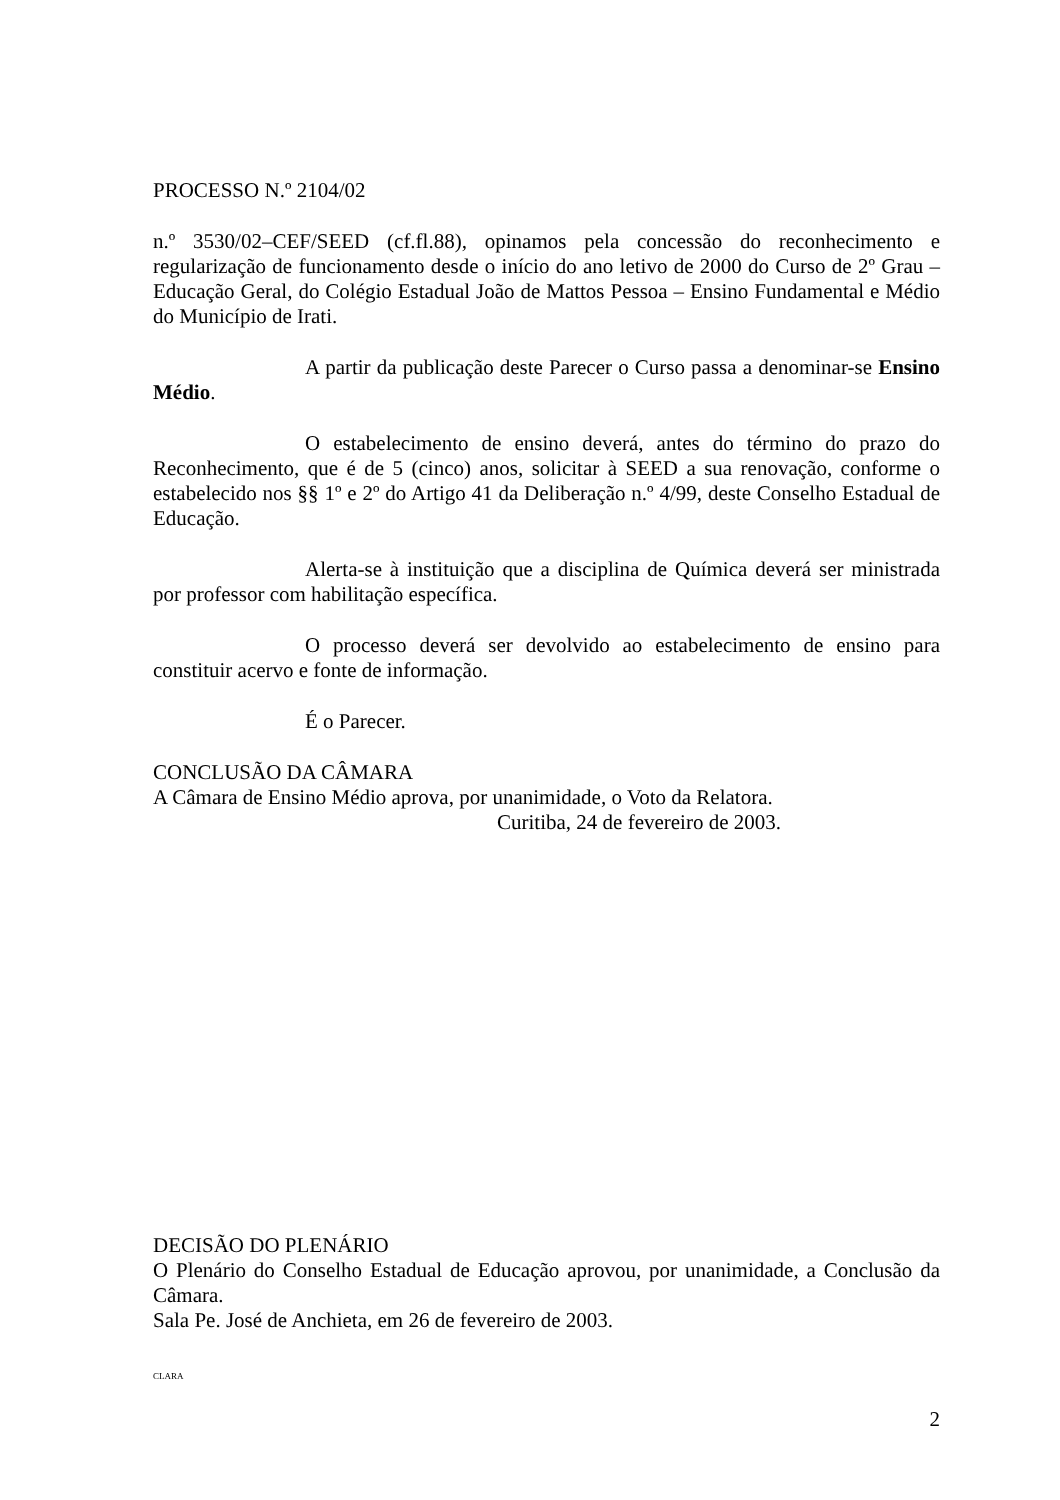PROCESSO N.º 2104/02
n.º 3530/02–CEF/SEED (cf.fl.88), opinamos pela concessão do reconhecimento e regularização de funcionamento desde o início do ano letivo de 2000 do Curso de 2º Grau – Educação Geral, do Colégio Estadual João de Mattos Pessoa – Ensino Fundamental e Médio do Município de Irati.
A partir da publicação deste Parecer o Curso passa a denominar-se Ensino Médio.
O estabelecimento de ensino deverá, antes do término do prazo do Reconhecimento, que é de 5 (cinco) anos, solicitar à SEED a sua renovação, conforme o estabelecido nos §§ 1º e 2º do Artigo 41 da Deliberação n.º 4/99, deste Conselho Estadual de Educação.
Alerta-se à instituição que a disciplina de Química deverá ser ministrada por professor com habilitação específica.
O processo deverá ser devolvido ao estabelecimento de ensino para constituir acervo e fonte de informação.
É o Parecer.
CONCLUSÃO DA CÂMARA
A Câmara de Ensino Médio aprova, por unanimidade, o Voto da Relatora.
Curitiba, 24 de fevereiro de 2003.
DECISÃO DO PLENÁRIO
O Plenário do Conselho Estadual de Educação aprovou, por unanimidade, a Conclusão da Câmara.
Sala Pe. José de Anchieta, em 26 de fevereiro de 2003.
CLARA
2